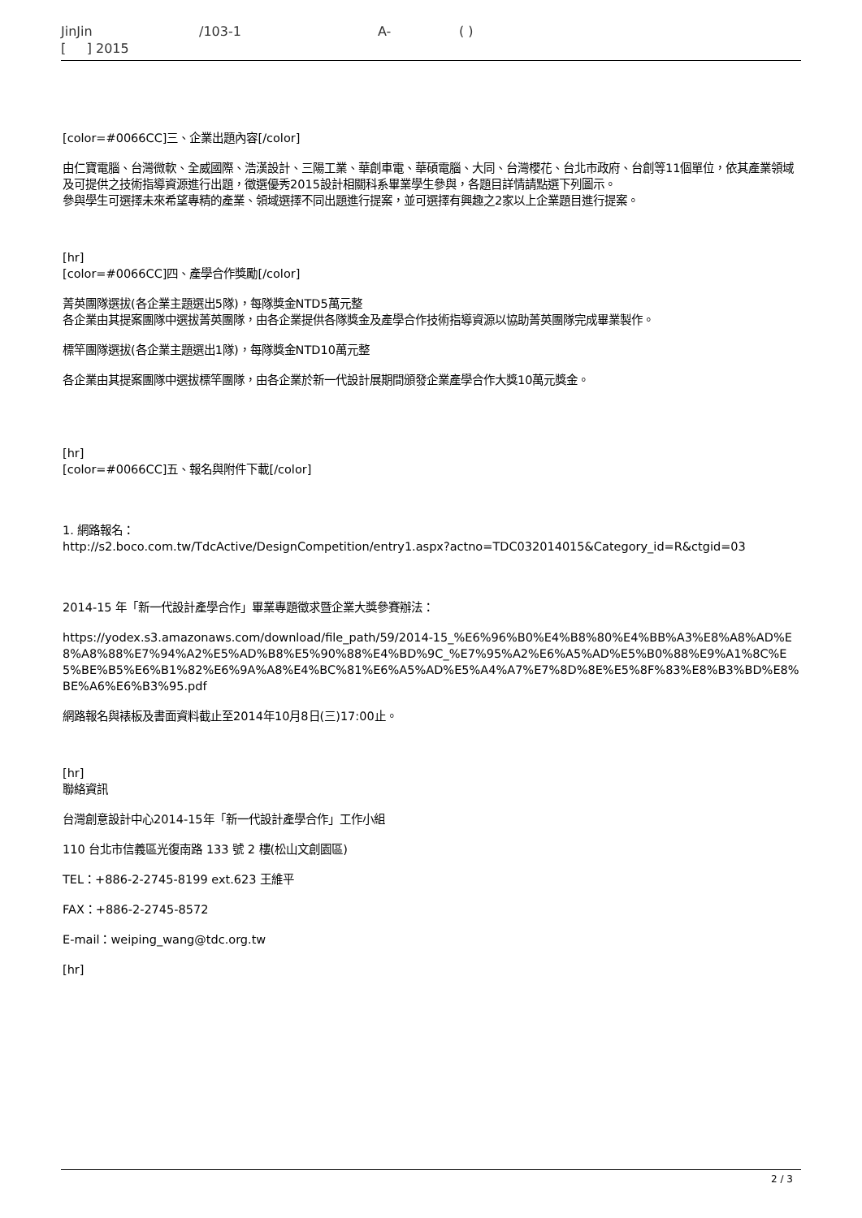JinJin /103-1 A- ( )
[ ] 2015
[color=#0066CC]三、企業出題內容[/color]
由仁寶電腦、台灣微軟、全威國際、浩漢設計、三陽工業、華創車電、華碩電腦、大同、台灣櫻花、台北市政府、台創等11個單位，依其產業領域及可提供之技術指導資源進行出題，徵選優秀2015設計相關科系畢業學生參與，各題目詳情請點選下列圖示。
參與學生可選擇未來希望專精的產業、領域選擇不同出題進行提案，並可選擇有興趣之2家以上企業題目進行提案。
[hr]
[color=#0066CC]四、產學合作獎勵[/color]
菁英團隊選拔(各企業主題選出5隊)，每隊獎金NTD5萬元整
各企業由其提案團隊中選拔菁英團隊，由各企業提供各隊獎金及產學合作技術指導資源以協助菁英團隊完成畢業製作。
標竿團隊選拔(各企業主題選出1隊)，每隊獎金NTD10萬元整
各企業由其提案團隊中選拔標竿團隊，由各企業於新一代設計展期間頒發企業產學合作大獎10萬元獎金。
[hr]
[color=#0066CC]五、報名與附件下載[/color]
1. 網路報名：
http://s2.boco.com.tw/TdcActive/DesignCompetition/entry1.aspx?actno=TDC032014015&Category_id=R&ctgid=03
2014-15 年「新一代設計產學合作」畢業專題徵求暨企業大獎參賽辦法：
https://yodex.s3.amazonaws.com/download/file_path/59/2014-15_%E6%96%B0%E4%B8%80%E4%BB%A3%E8%A8%AD%E8%A8%88%E7%94%A2%E5%AD%B8%E5%90%88%E4%BD%9C_%E7%95%A2%E6%A5%AD%E5%B0%88%E9%A1%8C%E5%BE%B5%E6%B1%82%E6%9A%A8%E4%BC%81%E6%A5%AD%E5%A4%A7%E7%8D%8E%E5%8F%83%E8%B3%BD%E8%BE%A6%E6%B3%95.pdf
網路報名與裱板及書面資料截止至2014年10月8日(三)17:00止。
[hr]
聯絡資訊
台灣創意設計中心2014-15年「新一代設計產學合作」工作小組
110 台北市信義區光復南路 133 號 2 樓(松山文創園區)
TEL：+886-2-2745-8199 ext.623 王維平
FAX：+886-2-2745-8572
E-mail：weiping_wang@tdc.org.tw
[hr]
2 / 3